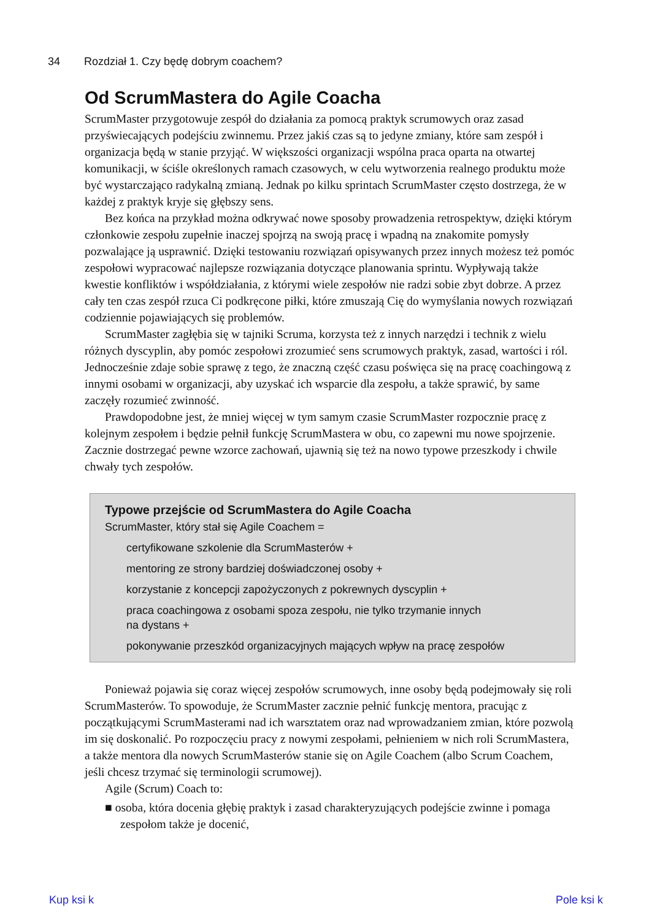34 Rozdział 1. Czy będę dobrym coachem?
Od ScrumMastera do Agile Coacha
ScrumMaster przygotowuje zespół do działania za pomocą praktyk scrumowych oraz zasad przyświecających podejściu zwinnemu. Przez jakiś czas są to jedyne zmiany, które sam zespół i organizacja będą w stanie przyjąć. W większości organizacji wspólna praca oparta na otwartej komunikacji, w ściśle określonych ramach czasowych, w celu wytworzenia realnego produktu może być wystarczająco radykalną zmianą. Jednak po kilku sprintach ScrumMaster często dostrzega, że w każdej z praktyk kryje się głębszy sens.
Bez końca na przykład można odkrywać nowe sposoby prowadzenia retrospektyw, dzięki którym członkowie zespołu zupełnie inaczej spojrzą na swoją pracę i wpadną na znakomite pomysły pozwalające ją usprawnić. Dzięki testowaniu rozwiązań opisywanych przez innych możesz też pomóc zespołowi wypracować najlepsze rozwiązania dotyczące planowania sprintu. Wypływają także kwestie konfliktów i współdziałania, z którymi wiele zespołów nie radzi sobie zbyt dobrze. A przez cały ten czas zespół rzuca Ci podkręcone piłki, które zmuszają Cię do wymyślania nowych rozwiązań codziennie pojawiających się problemów.
ScrumMaster zagłębia się w tajniki Scruma, korzysta też z innych narzędzi i technik z wielu różnych dyscyplin, aby pomóc zespołowi zrozumieć sens scrumowych praktyk, zasad, wartości i ról. Jednocześnie zdaje sobie sprawę z tego, że znaczną część czasu poświęca się na pracę coachingową z innymi osobami w organizacji, aby uzyskać ich wsparcie dla zespołu, a także sprawić, by same zaczęły rozumieć zwinność.
Prawdopodobne jest, że mniej więcej w tym samym czasie ScrumMaster rozpocznie pracę z kolejnym zespołem i będzie pełnił funkcję ScrumMastera w obu, co zapewni mu nowe spojrzenie. Zacznie dostrzegać pewne wzorce zachowań, ujawnią się też na nowo typowe przeszkody i chwile chwały tych zespołów.
Typowe przejście od ScrumMastera do Agile Coacha
ScrumMaster, który stał się Agile Coachem =
certyfikowane szkolenie dla ScrumMasterów +
mentoring ze strony bardziej doświadczonej osoby +
korzystanie z koncepcji zapożyczonych z pokrewnych dyscyplin +
praca coachingowa z osobami spoza zespołu, nie tylko trzymanie innych
na dystans +
pokonywanie przeszkód organizacyjnych mających wpływ na pracę zespołów
Ponieważ pojawia się coraz więcej zespołów scrumowych, inne osoby będą podejmowały się roli ScrumMasterów. To spowoduje, że ScrumMaster zacznie pełnić funkcję mentora, pracując z początkującymi ScrumMasterami nad ich warsztatem oraz nad wprowadzaniem zmian, które pozwolą im się doskonalić. Po rozpoczęciu pracy z nowymi zespołami, pełnieniem w nich roli ScrumMastera, a także mentora dla nowych ScrumMasterów stanie się on Agile Coachem (albo Scrum Coachem, jeśli chcesz trzymać się terminologii scrumowej).
Agile (Scrum) Coach to:
■ osoba, która docenia głębię praktyk i zasad charakteryzujących podejście zwinne i pomaga zespołom także je docenić,
Kup ksi k Pole ksi k